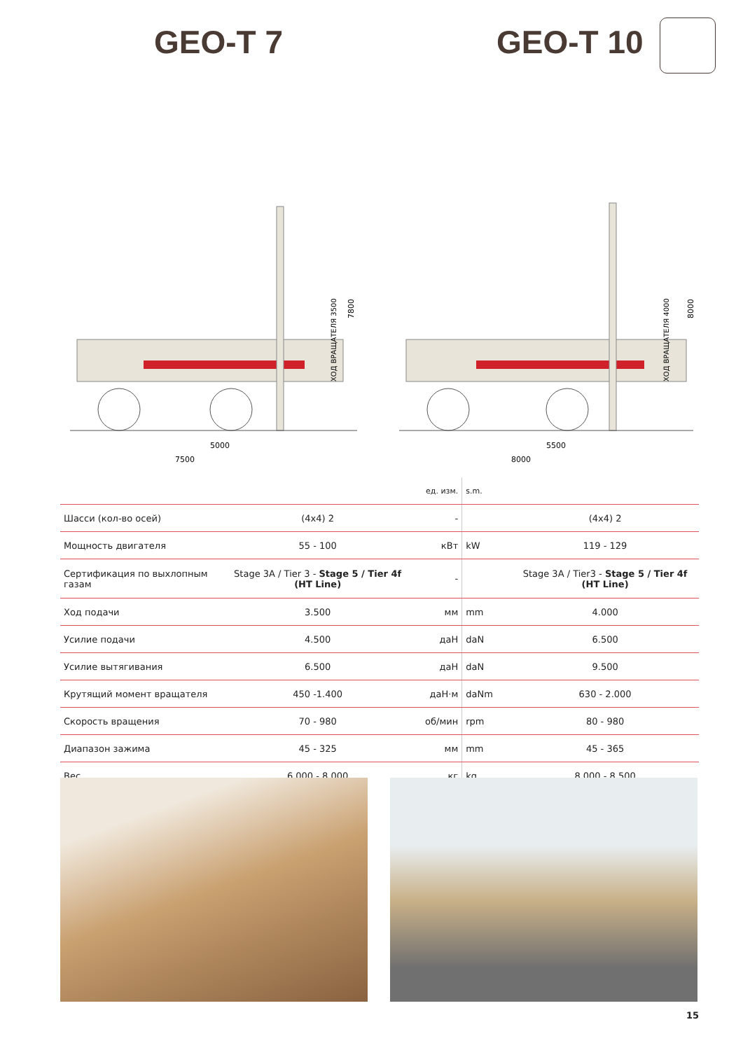GEO-T 7 GEO-T 10
5000
7500
7800
ХОД ВРАЩАТЕЛЯ 3500
5500
8000
8000
ХОД ВРАЩАТЕЛЯ 4000
| | | ед. изм. | s.m. | |
| Шасси (кол-во осей) | (4x4) 2 | - | | (4x4) 2 |
| Мощность двигателя | 55 - 100 | кВт | kW | 119 - 129 |
| Сертификация по выхлопным газам | Stage 3A / Tier 3 - Stage 5 / Tier 4f (HT Line) | - | | Stage 3A / Tier3 - Stage 5 / Tier 4f (HT Line) |
| Ход подачи | 3.500 | мм | mm | 4.000 |
| Усилие подачи | 4.500 | даН | daN | 6.500 |
| Усилие вытягивания | 6.500 | даН | daN | 9.500 |
| Крутящий момент вращателя | 450 -1.400 | даН·м | daNm | 630 - 2.000 |
| Скорость вращения | 70 - 980 | об/мин | rpm | 80 - 980 |
| Диапазон зажима | 45 - 325 | мм | mm | 45 - 365 |
| Вес | 6.000 - 8.000 | кг | kg | 8.000 - 8.500 |
15